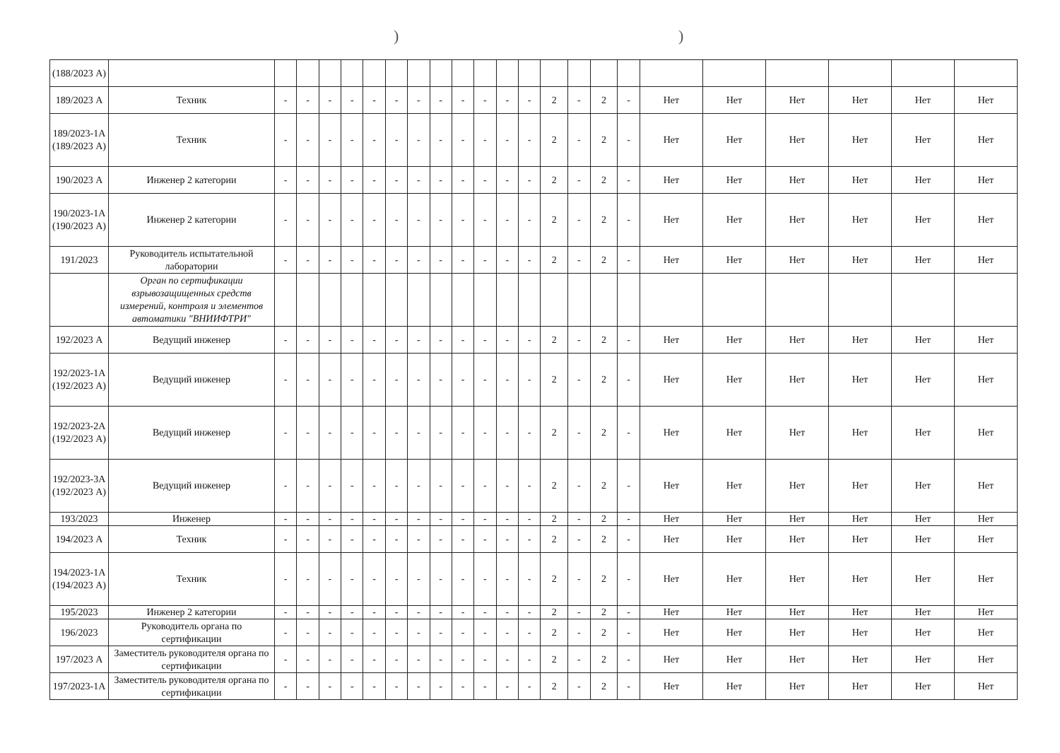))
| (188/2023 А) | | | | | | | | | | | | | | | | | | | | | | | |
| 189/2023 А | Техник | - | - | - | - | - | - | - | - | - | - | - | - | 2 | - | 2 | - | Нет | Нет | Нет | Нет | Нет | Нет |
| 189/2023-1А (189/2023 А) | Техник | - | - | - | - | - | - | - | - | - | - | - | - | 2 | - | 2 | - | Нет | Нет | Нет | Нет | Нет | Нет |
| 190/2023 А | Инженер 2 категории | - | - | - | - | - | - | - | - | - | - | - | - | 2 | - | 2 | - | Нет | Нет | Нет | Нет | Нет | Нет |
| 190/2023-1А (190/2023 А) | Инженер 2 категории | - | - | - | - | - | - | - | - | - | - | - | - | 2 | - | 2 | - | Нет | Нет | Нет | Нет | Нет | Нет |
| 191/2023 | Руководитель испытательной лаборатории | - | - | - | - | - | - | - | - | - | - | - | - | 2 | - | 2 | - | Нет | Нет | Нет | Нет | Нет | Нет |
| | Орган по сертификации взрывозащищенных средств измерений, контроля и элементов автоматики "ВНИИФТРИ" | | | | | | | | | | | | | | | | | | | | | | |
| 192/2023 А | Ведущий инженер | - | - | - | - | - | - | - | - | - | - | - | - | 2 | - | 2 | - | Нет | Нет | Нет | Нет | Нет | Нет |
| 192/2023-1А (192/2023 А) | Ведущий инженер | - | - | - | - | - | - | - | - | - | - | - | - | 2 | - | 2 | - | Нет | Нет | Нет | Нет | Нет | Нет |
| 192/2023-2А (192/2023 А) | Ведущий инженер | - | - | - | - | - | - | - | - | - | - | - | - | 2 | - | 2 | - | Нет | Нет | Нет | Нет | Нет | Нет |
| 192/2023-3А (192/2023 А) | Ведущий инженер | - | - | - | - | - | - | - | - | - | - | - | - | 2 | - | 2 | - | Нет | Нет | Нет | Нет | Нет | Нет |
| 193/2023 | Инженер | - | - | - | - | - | - | - | - | - | - | - | - | 2 | - | 2 | - | Нет | Нет | Нет | Нет | Нет | Нет |
| 194/2023 А | Техник | - | - | - | - | - | - | - | - | - | - | - | - | 2 | - | 2 | - | Нет | Нет | Нет | Нет | Нет | Нет |
| 194/2023-1А (194/2023 А) | Техник | - | - | - | - | - | - | - | - | - | - | - | - | 2 | - | 2 | - | Нет | Нет | Нет | Нет | Нет | Нет |
| 195/2023 | Инженер 2 категории | - | - | - | - | - | - | - | - | - | - | - | - | 2 | - | 2 | - | Нет | Нет | Нет | Нет | Нет | Нет |
| 196/2023 | Руководитель органа по сертификации | - | - | - | - | - | - | - | - | - | - | - | - | 2 | - | 2 | - | Нет | Нет | Нет | Нет | Нет | Нет |
| 197/2023 А | Заместитель руководителя органа по сертификации | - | - | - | - | - | - | - | - | - | - | - | - | 2 | - | 2 | - | Нет | Нет | Нет | Нет | Нет | Нет |
| 197/2023-1А | Заместитель руководителя органа по сертификации | - | - | - | - | - | - | - | - | - | - | - | - | 2 | - | 2 | - | Нет | Нет | Нет | Нет | Нет | Нет |